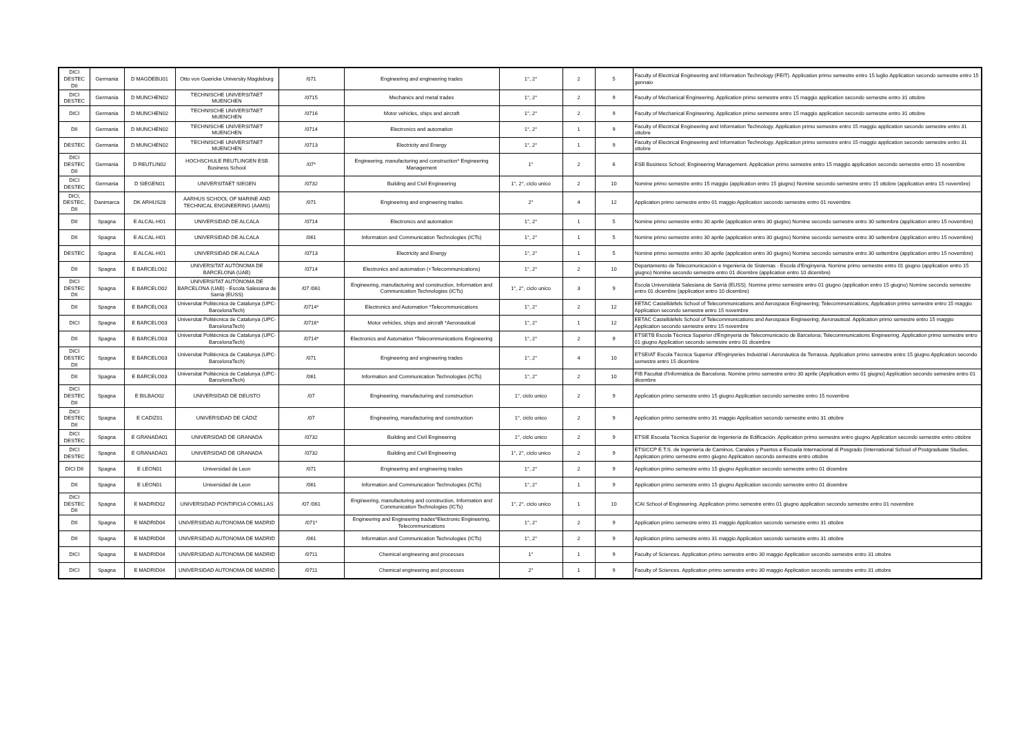| DICI DESTEC DII | Germania | D MAGDEBU01 | Otto von Guericke University Magdeburg | /071 | Engineering and engineering trades | 1°, 2° | 2 | 5 | Faculty of Electrical Engineering and Information Technology (FEIT). Application primo semestre entro 15 luglio Application secondo semestre entro 15 gennaio |
| DICI DESTEC | Germania | D MUNCHEN02 | TECHNISCHE UNIVERSITAET MUENCHEN | /0715 | Mechanics and metal trades | 1°, 2° | 2 | 9 | Faculty of Mechanical Engineering. Application primo semestre entro 15 maggio application secondo semestre entro 31 ottobre |
| DICI | Germania | D MUNCHEN02 | TECHNISCHE UNIVERSITAET MUENCHEN | /0716 | Motor vehicles, ships and aircraft | 1°, 2° | 2 | 9 | Faculty of Mechanical Engineering. Application primo semestre entro 15 maggio application secondo semestre entro 31 ottobre |
| DII | Germania | D MUNCHEN02 | TECHNISCHE UNIVERSITAET MUENCHEN | /0714 | Electronics and automation | 1°, 2° | 1 | 9 | Faculty of Electrical Engineering and Information Technology. Application primo semestre entro 15 maggio application secondo semestre entro 31 ottobre |
| DESTEC | Germania | D MUNCHEN02 | TECHNISCHE UNIVERSITAET MUENCHEN | /0713 | Electricity and Energy | 1°, 2° | 1 | 9 | Faculty of Electrical Engineering and Information Technology. Application primo semestre entro 15 maggio application secondo semestre entro 31 ottobre |
| DICI DESTEC DII | Germania | D REUTLIN02 | HOCHSCHULE REUTLINGEN ESB Business School | /07* | Engineering, manufacturing and construction* Engineering Management | 1° | 2 | 6 | ESB Business School; Engineering Management. Application primo semestre entro 15 maggio application secondo semestre entro 15 novembre |
| DICI DESTEC | Germania | D SIEGEN01 | UNIVERSITAET SIEGEN | /0732 | Building and Civil Engineering | 1°, 2°, ciclo unico | 2 | 10 | Nomine primo semestre entro 15 maggio (application entro 15 giugno) Nomine secondo semestre entro 15 ottobre (application entro 15 novembre) |
| DICI, DESTEC, DII | Danimarca | DK ARHUS28 | AARHUS SCHOOL OF MARINE AND TECHNICAL ENGINEERING (AAMS) | /071 | Engineering and engineering trades | 2° | 4 | 12 | Application primo semestre entro 01 maggio Application secondo semestre entro 01 novembre |
| DII | Spagna | E ALCAL-H01 | UNIVERSIDAD DE ALCALA | /0714 | Electronics and automation | 1°, 2° | 1 | 5 | Nomine primo semestre entro 30 aprile (application entro 30 giugno) Nomine secondo semestre entro 30 settembre (application entro 15 novembre) |
| DII | Spagna | E ALCAL-H01 | UNIVERSIDAD DE ALCALA | /061 | Information and Communication Technologies (ICTs) | 1°, 2° | 1 | 5 | Nomine primo semestre entro 30 aprile (application entro 30 giugno) Nomine secondo semestre entro 30 settembre (application entro 15 novembre) |
| DESTEC | Spagna | E ALCAL-H01 | UNIVERSIDAD DE ALCALA | /0713 | Electricity and Energy | 1°, 2° | 1 | 5 | Nomine primo semestre entro 30 aprile (application entro 30 giugno) Nomine secondo semestre entro 30 settembre (application entro 15 novembre) |
| DII | Spagna | E BARCELO02 | UNIVERSITAT AUTÒNOMA DE BARCELONA (UAB) | /0714 | Electronics and automation (+Telecommunications) | 1°, 2° | 2 | 10 | Departamento de Telecomunicación e Ingeniería de Sistemas - Escola d'Enginyeria. Nomine primo semestre entro 01 giugno (application entro 15 giugno) Nomine secondo semestre entro 01 dicembre (application entro 10 dicembre) |
| DICI DESTEC DII | Spagna | E BARCELO02 | UNIVERSITAT AUTÒNOMA DE BARCELONA (UAB) - Escola Salesiana de Sarria (EUSS) | /07 /061 | Engineering, manufacturing and construction, Information and Communication Technologies (ICTs) | 1°, 2°, ciclo unico | 3 | 9 | Escola Universitària Salesiana de Sarrià (EUSS). Nomine primo semestre entro 01 giugno (application entro 15 giugno) Nomine secondo semestre entro 01 dicembre (application entro 10 dicembre) |
| DII | Spagna | E BARCELO03 | Universitat Politècnica de Catalunya (UPC-BarcelonaTech) | /0714* | Electronics and Automation *Telecommunications | 1°, 2° | 2 | 12 | EETAC Castelldefels School of Telecommunications and Aerospace Engineering; Telecommunications; Application primo semestre entro 15 maggio Application secondo semestre entro 15 novembre |
| DICI | Spagna | E BARCELO03 | Universitat Politècnica de Catalunya (UPC-BarcelonaTech) | /0716* | Motor vehicles, ships and aircraft *Aeronautical | 1°, 2° | 1 | 12 | EETAC Castelldefels School of Telecommunications and Aerospace Engineering; Aeronautical. Application primo semestre entro 15 maggio Application secondo semestre entro 15 novembre |
| DII | Spagna | E BARCELO03 | Universitat Politècnica de Catalunya (UPC-BarcelonaTech) | /0714* | Electronics and Automation *Telecommunications Engineering | 1°, 2° | 2 | 9 | ETSETB Escola Tècnica Superior d'Enginyeria de Telecomunicacio de Barcelona; Telecommunications Engineering. Application primo semestre entro 01 giugno Application secondo semestre entro 01 dicembre |
| DICI DESTEC DII | Spagna | E BARCELO03 | Universitat Politècnica de Catalunya (UPC-BarcelonaTech) | /071 | Engineering and engineering trades | 1°, 2° | 4 | 10 | ETSEIAT Escola Tècnica Superior d'Enginyeries Industrial i Aeronàutica de Terrassa. Application primo semestre entro 15 giugno Application secondo semestre entro 15 dicembre |
| DII | Spagna | E BARCELO03 | Universitat Politècnica de Catalunya (UPC-BarcelonaTech) | /061 | Information and Communication Technologies (ICTs) | 1°, 2° | 2 | 10 | FIB Facultat d'Informàtica de Barcelona. Nomine primo semestre entro 30 aprile (Application entro 01 giugno) Application secondo semestre entro 01 dicembre |
| DICI DESTEC DII | Spagna | E BILBAO02 | UNIVERSIDAD DE DEUSTO | /07 | Engineering, manufacturing and construction | 1°, ciclo unico | 2 | 9 | Application primo semestre entro 15 giugno Application secondo semestre entro 15 novembre |
| DICI DESTEC DII | Spagna | E CADIZ01 | UNIVERSIDAD DE CÁDIZ | /07 | Engineering, manufacturing and construction | 1°, ciclo unico | 2 | 9 | Application primo semestre entro 31 maggio Application secondo semestre entro 31 ottobre |
| DICI DESTEC | Spagna | E GRANADA01 | UNIVERSIDAD DE GRANADA | /0732 | Building and Civil Engineering | 1°, ciclo unico | 2 | 9 | ETSIE Escuela Técnica Superior de Ingeniería de Edificación. Application primo semestre entro giugno Application secondo semestre entro ottobre |
| DICI DESTEC | Spagna | E GRANADA01 | UNIVERSIDAD DE GRANADA | /0732 | Building and Civil Engineering | 1°, 2°, ciclo unico | 2 | 9 | ETSICCP E.T.S. de Ingeniería de Caminos, Canales y Puertos e Escuela Internacional di Posgrado (International School of Postgraduate Studies. Application primo semestre entro giugno Application secondo semestre entro ottobre |
| DICI DII | Spagna | E LEON01 | Universidad de Leon | /071 | Engineering and engineering trades | 1°, 2° | 2 | 9 | Application primo semestre entro 15 giugno Application secondo semestre entro 01 dicembre |
| DII | Spagna | E LEON01 | Universidad de Leon | /061 | Information and Communication Technologies (ICTs) | 1°, 2° | 1 | 9 | Application primo semestre entro 15 giugno Application secondo semestre entro 01 dicembre |
| DICI DESTEC DII | Spagna | E MADRID02 | UNIVERSIDAD PONTIFICIA COMILLAS | /07 /061 | Engineering, manufacturing and construction, Information and Communication Technologies (ICTs) | 1°, 2°, ciclo unico | 1 | 10 | ICAI School of Engineering. Application primo semestre entro 01 giugno application secondo semestre entro 01 novembre |
| DII | Spagna | E MADRID04 | UNIVERSIDAD AUTONOMA DE MADRID | /071* | Engineering and Engineering trades*Electronic Engineering, Telecommunications | 1°, 2° | 2 | 9 | Application primo semestre entro 31 maggio Application secondo semestre entro 31 ottobre |
| DII | Spagna | E MADRID04 | UNIVERSIDAD AUTONOMA DE MADRID | /061 | Information and Communication Technologies (ICTs) | 1°, 2° | 2 | 9 | Application primo semestre entro 31 maggio Application secondo semestre entro 31 ottobre |
| DICI | Spagna | E MADRID04 | UNIVERSIDAD AUTONOMA DE MADRID | /0711 | Chemical engineering and processes | 1° | 1 | 9 | Faculty of Sciences. Application primo semestre entro 30 maggio Application secondo semestre entro 31 ottobre |
| DICI | Spagna | E MADRID04 | UNIVERSIDAD AUTONOMA DE MADRID | /0711 | Chemical engineering and processes | 2° | 1 | 9 | Faculty of Sciences. Application primo semestre entro 30 maggio Application secondo semestre entro 31 ottobre |